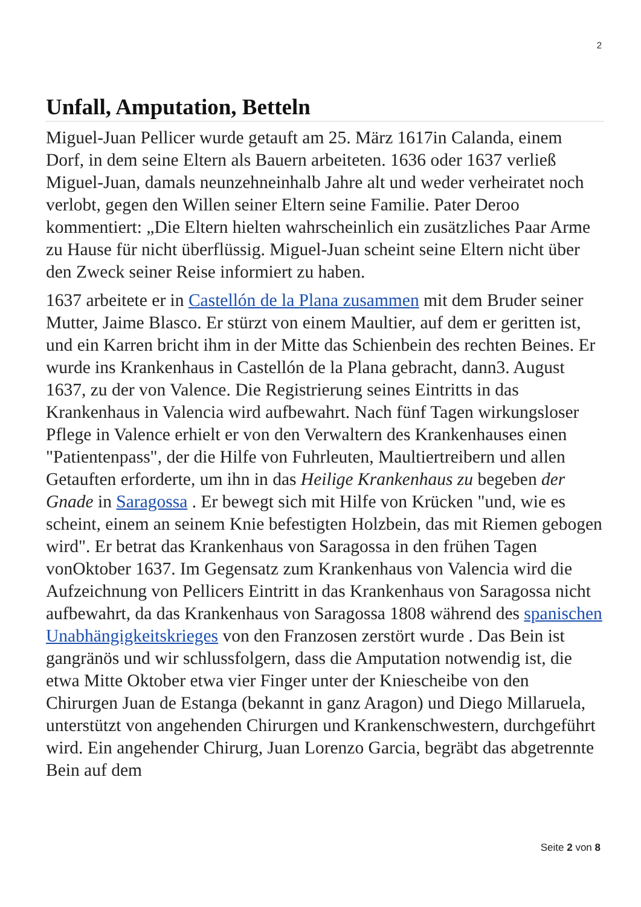2
Unfall, Amputation, Betteln
Miguel-Juan Pellicer wurde getauft am 25. März 1617in Calanda, einem Dorf, in dem seine Eltern als Bauern arbeiteten. 1636 oder 1637 verließ Miguel-Juan, damals neunzehneinhalb Jahre alt und weder verheiratet noch verlobt, gegen den Willen seiner Eltern seine Familie. Pater Deroo kommentiert: „Die Eltern hielten wahrscheinlich ein zusätzliches Paar Arme zu Hause für nicht überflüssig. Miguel-Juan scheint seine Eltern nicht über den Zweck seiner Reise informiert zu haben.
1637 arbeitete er in Castellón de la Plana zusammen mit dem Bruder seiner Mutter, Jaime Blasco. Er stürzt von einem Maultier, auf dem er geritten ist, und ein Karren bricht ihm in der Mitte das Schienbein des rechten Beines. Er wurde ins Krankenhaus in Castellón de la Plana gebracht, dann3. August 1637, zu der von Valence. Die Registrierung seines Eintritts in das Krankenhaus in Valencia wird aufbewahrt. Nach fünf Tagen wirkungsloser Pflege in Valence erhielt er von den Verwaltern des Krankenhauses einen "Patientenpass", der die Hilfe von Fuhrleuten, Maultiertreibern und allen Getauften erforderte, um ihn in das Heilige Krankenhaus zu begeben der Gnade in Saragossa . Er bewegt sich mit Hilfe von Krücken "und, wie es scheint, einem an seinem Knie befestigten Holzbein, das mit Riemen gebogen wird". Er betrat das Krankenhaus von Saragossa in den frühen Tagen vonOktober 1637. Im Gegensatz zum Krankenhaus von Valencia wird die Aufzeichnung von Pellicers Eintritt in das Krankenhaus von Saragossa nicht aufbewahrt, da das Krankenhaus von Saragossa 1808 während des spanischen Unabhängigkeitskrieges von den Franzosen zerstört wurde . Das Bein ist gangränös und wir schlussfolgern, dass die Amputation notwendig ist, die etwa Mitte Oktober etwa vier Finger unter der Kniescheibe von den Chirurgen Juan de Estanga (bekannt in ganz Aragon) und Diego Millaruela, unterstützt von angehenden Chirurgen und Krankenschwestern, durchgeführt wird. Ein angehender Chirurg, Juan Lorenzo Garcia, begräbt das abgetrennte Bein auf dem
Seite 2 von 8